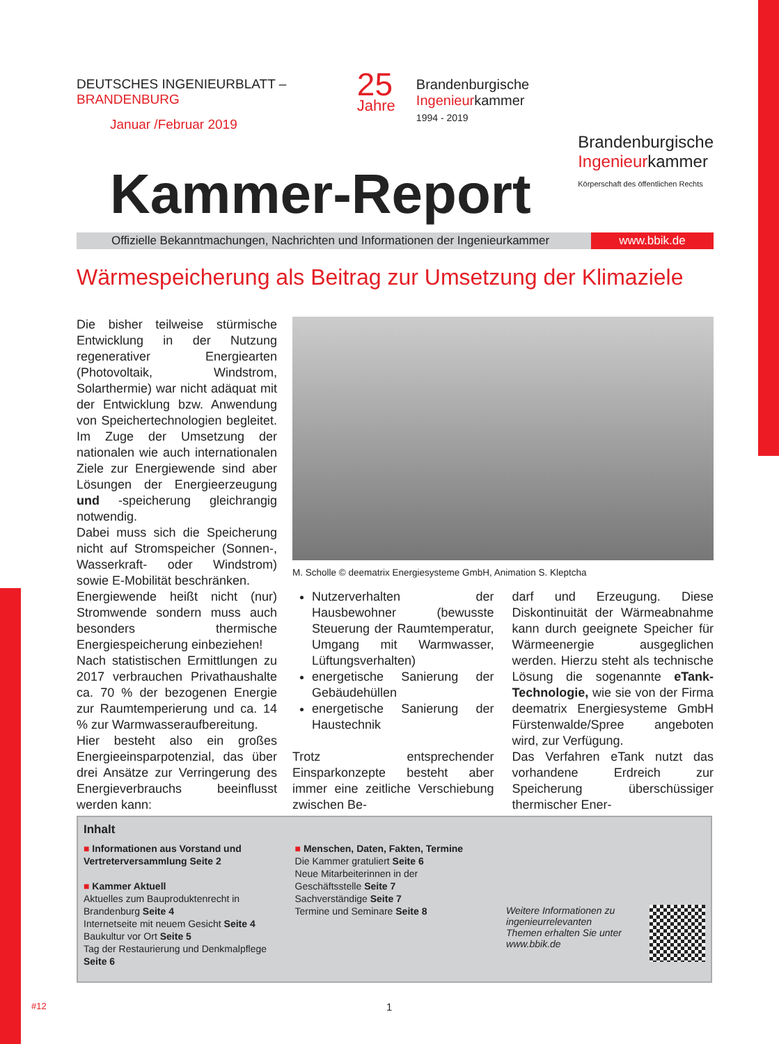DEUTSCHES INGENIEURBLATT – BRANDENBURG
Januar /Februar 2019
25
Jahre
Brandenburgische
Ingenieurkammer
1994 - 2019
Brandenburgische
Ingenieurkammer
Körperschaft des öffentlichen Rechts
Kammer-Report
Offizielle Bekanntmachungen, Nachrichten und Informationen der Ingenieurkammer
www.bbik.de
Wärmespeicherung als Beitrag zur Umsetzung der Klimaziele
Die bisher teilweise stürmische Entwicklung in der Nutzung regenerativer Energiearten (Photovoltaik, Windstrom, Solarthermie) war nicht adäquat mit der Entwicklung bzw. Anwendung von Speichertechnologien begleitet. Im Zuge der Umsetzung der nationalen wie auch internationalen Ziele zur Energiewende sind aber Lösungen der Energieerzeugung und -speicherung gleichrangig notwendig.
Dabei muss sich die Speicherung nicht auf Stromspeicher (Sonnen-, Wasserkraft- oder Windstrom) sowie E-Mobilität beschränken.
Energiewende heißt nicht (nur) Stromwende sondern muss auch besonders thermische Energiespeicherung einbeziehen!
Nach statistischen Ermittlungen zu 2017 verbrauchen Privathaushalte ca. 70 % der bezogenen Energie zur Raumtemperierung und ca. 14 % zur Warmwasseraufbereitung.
Hier besteht also ein großes Energieeinsparpotenzial, das über drei Ansätze zur Verringerung des Energieverbrauchs beeinflusst werden kann:
M. Scholle © deematrix Energiesysteme GmbH, Animation S. Kleptcha
Nutzerverhalten der Hausbewohner (bewusste Steuerung der Raumtemperatur, Umgang mit Warmwasser, Lüftungsverhalten)
energetische Sanierung der Gebäudehüllen
energetische Sanierung der Haustechnik
Trotz entsprechender Einsparkonzepte besteht aber immer eine zeitliche Verschiebung zwischen Be-
darf und Erzeugung. Diese Diskontinuität der Wärmeabnahme kann durch geeignete Speicher für Wärmeenergie ausgeglichen werden. Hierzu steht als technische Lösung die sogenannte eTank-Technologie, wie sie von der Firma deematrix Energiesysteme GmbH Fürstenwalde/Spree angeboten wird, zur Verfügung.
Das Verfahren eTank nutzt das vorhandene Erdreich zur Speicherung überschüssiger thermischer Ener-
Inhalt
■ Informationen aus Vorstand und Vertreterversammlung Seite 2
■ Kammer Aktuell
Aktuelles zum Bauproduktenrecht in Brandenburg Seite 4
Internetseite mit neuem Gesicht Seite 4
Baukultur vor Ort Seite 5
Tag der Restaurierung und Denkmalpflege Seite 6
■ Menschen, Daten, Fakten, Termine
Die Kammer gratuliert Seite 6
Neue Mitarbeiterinnen in der Geschäftsstelle Seite 7
Sachverständige Seite 7
Termine und Seminare Seite 8
Weitere Informationen zu ingenieurrelevanten Themen erhalten Sie unter www.bbik.de
#12 1